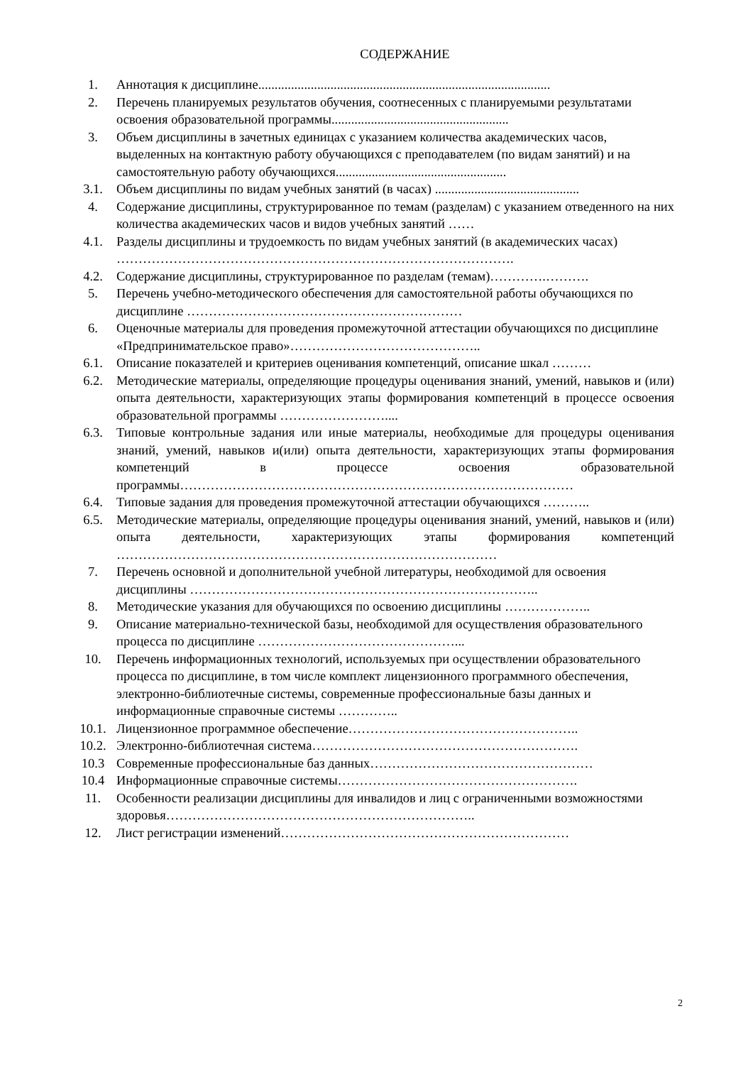СОДЕРЖАНИЕ
1. Аннотация к дисциплине.........................................................................................
2. Перечень планируемых результатов обучения, соотнесенных с планируемыми результатами освоения образовательной программы......................................................
3. Объем дисциплины в зачетных единицах с указанием количества академических часов, выделенных на контактную работу обучающихся с преподавателем (по видам занятий) и на самостоятельную работу обучающихся....................................................
3.1. Объем дисциплины по видам учебных занятий (в часах) ............................................
4. Содержание дисциплины, структурированное по темам (разделам) с указанием отведенного на них количества академических часов и видов учебных занятий ……
4.1. Разделы дисциплины и трудоемкость по видам учебных занятий (в академических часах) ……………………………………………………………………………….
4.2. Содержание дисциплины, структурированное по разделам (темам)………….……….
5. Перечень учебно-методического обеспечения для самостоятельной работы обучающихся по дисциплине ………………………………………………………
6. Оценочные материалы для проведения промежуточной аттестации обучающихся по дисциплине «Предпринимательское право»……………………………………..
6.1. Описание показателей и критериев оценивания компетенций, описание шкал ………
6.2. Методические материалы, определяющие процедуры оценивания знаний, умений, навыков и (или) опыта деятельности, характеризующих этапы формирования компетенций в процессе освоения образовательной программы ……………………....
6.3. Типовые контрольные задания или иные материалы, необходимые для процедуры оценивания знаний, умений, навыков и(или) опыта деятельности, характеризующих этапы формирования компетенций в процессе освоения образовательной программы………………………………………………………………………………
6.4. Типовые задания для проведения промежуточной аттестации обучающихся ………..
6.5. Методические материалы, определяющие процедуры оценивания знаний, умений, навыков и (или) опыта деятельности, характеризующих этапы формирования компетенций ……………………………………………………………………………
7. Перечень основной и дополнительной учебной литературы, необходимой для освоения дисциплины ……………………………………………………………………..
8. Методические указания для обучающихся по освоению дисциплины ………………..
9. Описание материально-технической базы, необходимой для осуществления образовательного процесса по дисциплине ………………………………………...
10. Перечень информационных технологий, используемых при осуществлении образовательного процесса по дисциплине, в том числе комплект лицензионного программного обеспечения, электронно-библиотечные системы, современные профессиональные базы данных и информационные справочные системы …………..
10.1. Лицензионное программное обеспечение……………………………………………..
10.2. Электронно-библиотечная система…………………………………………………….
10.3 Современные профессиональные баз данных……………………………………………
10.4 Информационные справочные системы……………………………………………….
11. Особенности реализации дисциплины для инвалидов и лиц с ограниченными возможностями здоровья……………………………………………………………..
12. Лист регистрации изменений…………………………………………………………
2